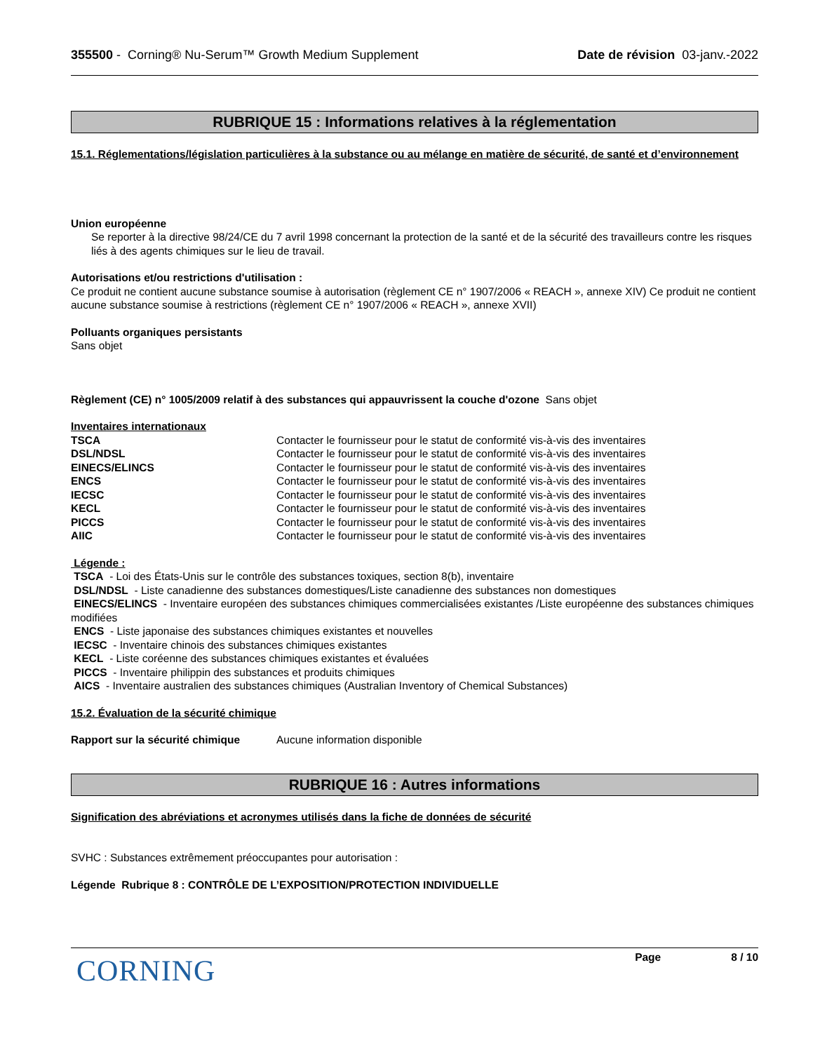355500 - Corning® Nu-Serum™ Growth Medium Supplement Date de révision 03-janv.-2022
RUBRIQUE 15 : Informations relatives à la réglementation
15.1. Réglementations/législation particulières à la substance ou au mélange en matière de sécurité, de santé et d’environnement
Union européenne
Se reporter à la directive 98/24/CE du 7 avril 1998 concernant la protection de la santé et de la sécurité des travailleurs contre les risques liés à des agents chimiques sur le lieu de travail.
Autorisations et/ou restrictions d'utilisation :
Ce produit ne contient aucune substance soumise à autorisation (règlement CE n° 1907/2006 « REACH », annexe XIV) Ce produit ne contient aucune substance soumise à restrictions (règlement CE n° 1907/2006 « REACH », annexe XVII)
Polluants organiques persistants
Sans objet
Règlement (CE) n° 1005/2009 relatif à des substances qui appauvrissent la couche d'ozone Sans objet
Inventaires internationaux
| TSCA | Contacter le fournisseur pour le statut de conformité vis-à-vis des inventaires |
| DSL/NDSL | Contacter le fournisseur pour le statut de conformité vis-à-vis des inventaires |
| EINECS/ELINCS | Contacter le fournisseur pour le statut de conformité vis-à-vis des inventaires |
| ENCS | Contacter le fournisseur pour le statut de conformité vis-à-vis des inventaires |
| IECSC | Contacter le fournisseur pour le statut de conformité vis-à-vis des inventaires |
| KECL | Contacter le fournisseur pour le statut de conformité vis-à-vis des inventaires |
| PICCS | Contacter le fournisseur pour le statut de conformité vis-à-vis des inventaires |
| AIIC | Contacter le fournisseur pour le statut de conformité vis-à-vis des inventaires |
Légende :
TSCA - Loi des États-Unis sur le contrôle des substances toxiques, section 8(b), inventaire
DSL/NDSL - Liste canadienne des substances domestiques/Liste canadienne des substances non domestiques
EINECS/ELINCS - Inventaire européen des substances chimiques commercialisées existantes /Liste européenne des substances chimiques modifiées
ENCS - Liste japonaise des substances chimiques existantes et nouvelles
IECSC - Inventaire chinois des substances chimiques existantes
KECL - Liste coréenne des substances chimiques existantes et évaluées
PICCS - Inventaire philippin des substances et produits chimiques
AICS - Inventaire australien des substances chimiques (Australian Inventory of Chemical Substances)
15.2. Évaluation de la sécurité chimique
| Rapport sur la sécurité chimique | Aucune information disponible |
RUBRIQUE 16 : Autres informations
Signification des abréviations et acronymes utilisés dans la fiche de données de sécurité
SVHC : Substances extrêmement préoccupantes pour autorisation :
Légende Rubrique 8 : CONTRÔLE DE L’EXPOSITION/PROTECTION INDIVIDUELLE
CORNING
Page 8 / 10